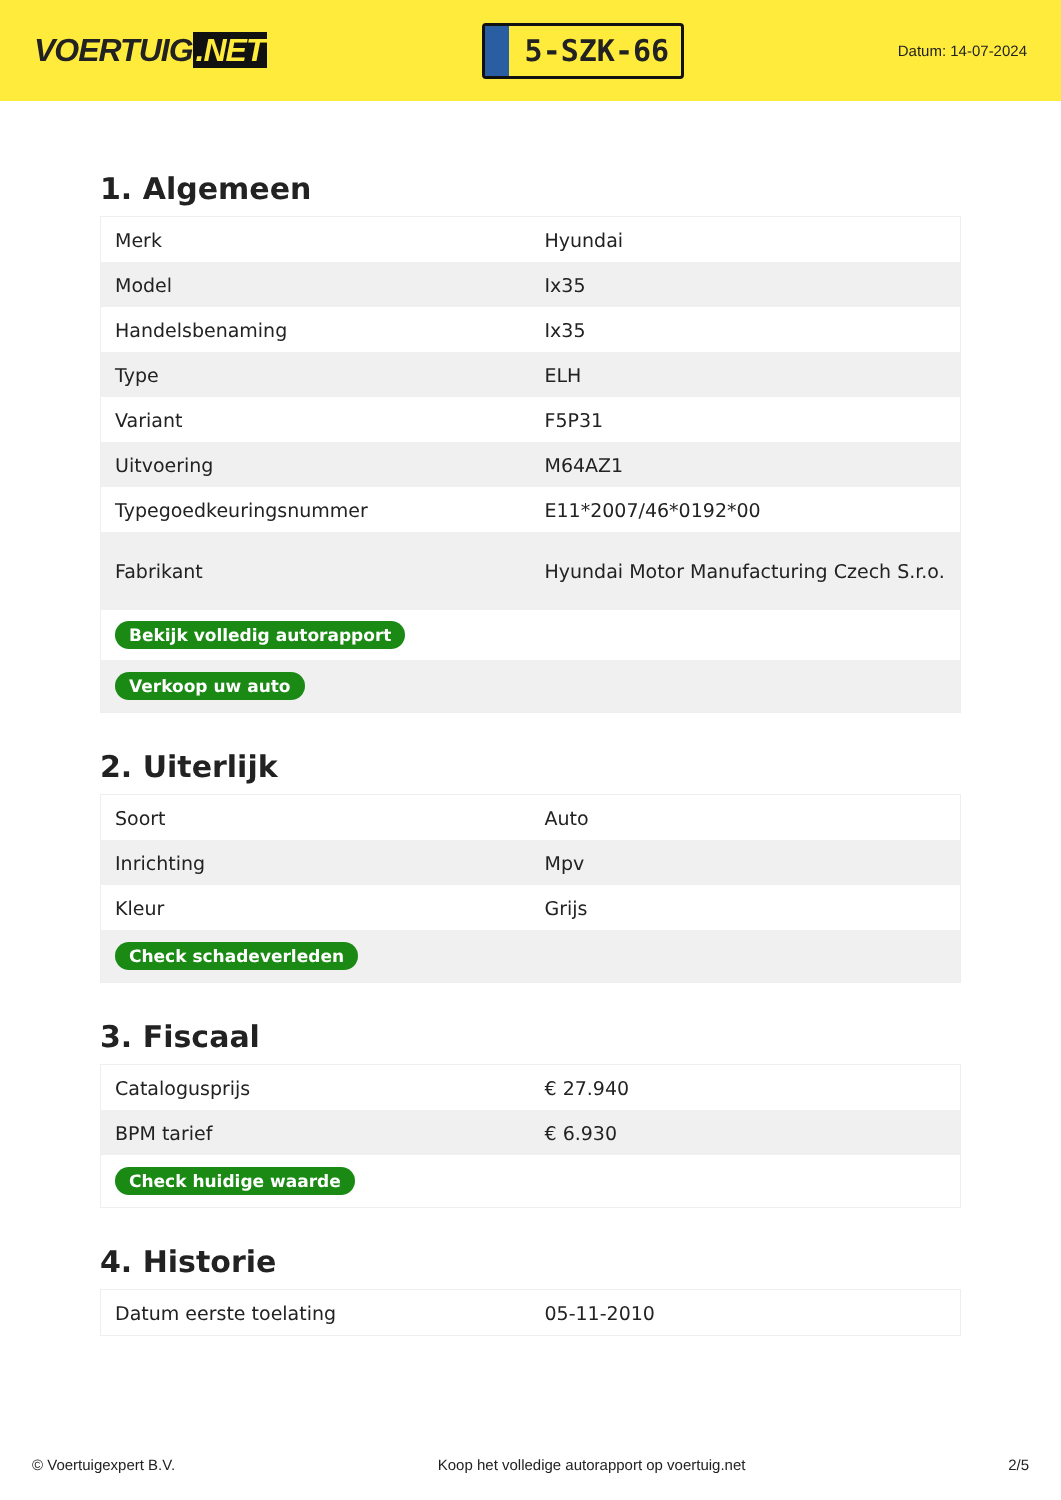VOERTUIG.NET
5-SZK-66
Datum: 14-07-2024
1. Algemeen
| Merk | Hyundai |
| Model | Ix35 |
| Handelsbenaming | Ix35 |
| Type | ELH |
| Variant | F5P31 |
| Uitvoering | M64AZ1 |
| Typegoedkeuringsnummer | E11*2007/46*0192*00 |
| Fabrikant | Hyundai Motor Manufacturing Czech S.r.o. |
| Bekijk volledig autorapport | |
| Verkoop uw auto | |
2. Uiterlijk
| Soort | Auto |
| Inrichting | Mpv |
| Kleur | Grijs |
| Check schadeverleden | |
3. Fiscaal
| Catalogusprijs | € 27.940 |
| BPM tarief | € 6.930 |
| Check huidige waarde | |
4. Historie
| Datum eerste toelating | 05-11-2010 |
© Voertuigexpert B.V. Koop het volledige autorapport op voertuig.net 2/5